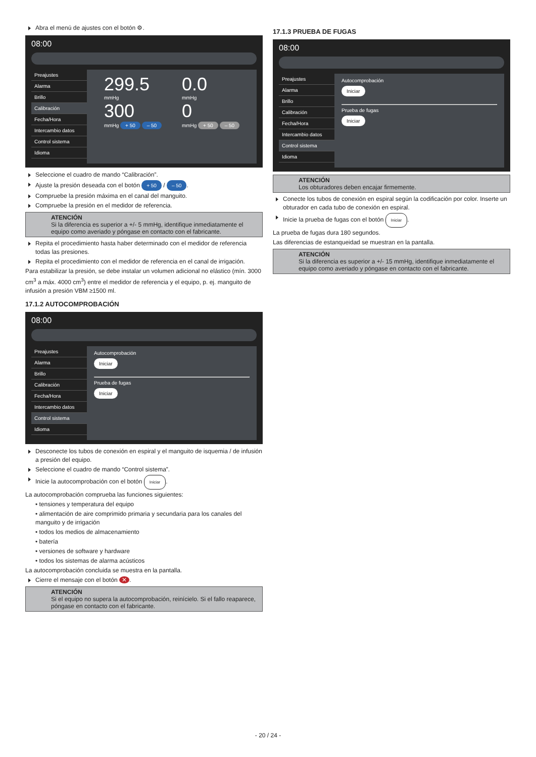Abra el menú de ajustes con el botón ⚙.
08:00
Preajustes
Alarma
Brillo
Calibración
Fecha/Hora
Intercambio datos
Control sistema
Idioma
299.5
mmHg
300
mmHg + 50 – 50
0.0
mmHg
0
mmHg + 50 – 50
Seleccione el cuadro de mando “Calibración”.
Ajuste la presión deseada con el botón + 50 / – 50.
Compruebe la presión máxima en el canal del manguito.
Compruebe la presión en el medidor de referencia.
ATENCIÓN
Si la diferencia es superior a +/- 5 mmHg, identifique inmediatamente el equipo como averiado y póngase en contacto con el fabricante.
Repita el procedimiento hasta haber determinado con el medidor de referencia todas las presiones.
Repita el procedimiento con el medidor de referencia en el canal de irrigación.
Para estabilizar la presión, se debe instalar un volumen adicional no elástico (mín. 3000 cm<sup>3</sup> a máx. 4000 cm<sup>3</sup>) entre el medidor de referencia y el equipo, p. ej. manguito de infusión a presión VBM ≥1500 ml.
17.1.2 AUTOCOMPROBACIÓN
08:00
Preajustes
Alarma
Brillo
Calibración
Fecha/Hora
Intercambio datos
Control sistema
Idioma
Autocomprobación
Iniciar
Prueba de fugas
Iniciar
Desconecte los tubos de conexión en espiral y el manguito de isquemia / de infusión a presión del equipo.
Seleccione el cuadro de mando “Control sistema”.
Inicie la autocomprobación con el botón Iniciar.
La autocomprobación comprueba las funciones siguientes:
• tensiones y temperatura del equipo
• alimentación de aire comprimido primaria y secundaria para los canales del manguito y de irrigación
• todos los medios de almacenamiento
• batería
• versiones de software y hardware
• todos los sistemas de alarma acústicos
La autocomprobación concluida se muestra en la pantalla.
Cierre el mensaje con el botón ✕.
ATENCIÓN
Si el equipo no supera la autocomprobación, reinícielo. Si el fallo reaparece, póngase en contacto con el fabricante.
17.1.3 PRUEBA DE FUGAS
08:00
Preajustes
Alarma
Brillo
Calibración
Fecha/Hora
Intercambio datos
Control sistema
Idioma
Autocomprobación
Iniciar
Prueba de fugas
Iniciar
ATENCIÓN
Los obturadores deben encajar firmemente.
Conecte los tubos de conexión en espiral según la codificación por color. Inserte un obturador en cada tubo de conexión en espiral.
Inicie la prueba de fugas con el botón Iniciar.
La prueba de fugas dura 180 segundos.
Las diferencias de estanqueidad se muestran en la pantalla.
ATENCIÓN
Si la diferencia es superior a +/- 15 mmHg, identifique inmediatamente el equipo como averiado y póngase en contacto con el fabricante.
- 20 / 24 -